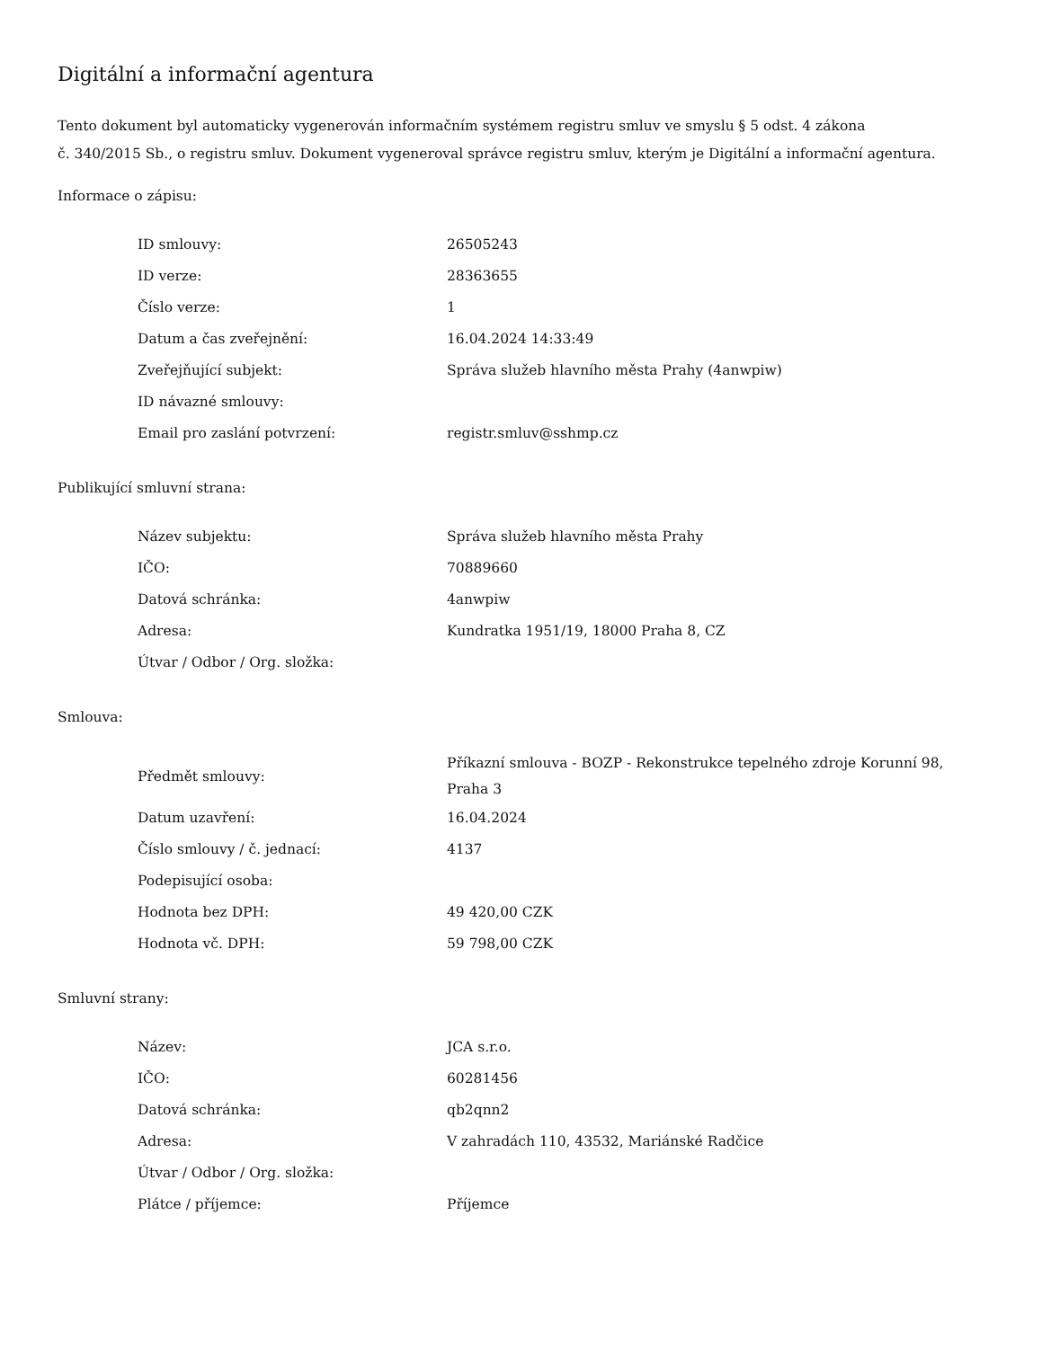Digitální a informační agentura
Tento dokument byl automaticky vygenerován informačním systémem registru smluv ve smyslu § 5 odst. 4 zákona
č. 340/2015 Sb., o registru smluv. Dokument vygeneroval správce registru smluv, kterým je Digitální a informační agentura.
Informace o zápisu:
| ID smlouvy: | 26505243 |
| ID verze: | 28363655 |
| Číslo verze: | 1 |
| Datum a čas zveřejnění: | 16.04.2024 14:33:49 |
| Zveřejňující subjekt: | Správa služeb hlavního města Prahy (4anwpiw) |
| ID návazné smlouvy: | |
| Email pro zaslání potvrzení: | registr.smluv@sshmp.cz |
Publikující smluvní strana:
| Název subjektu: | Správa služeb hlavního města Prahy |
| IČO: | 70889660 |
| Datová schránka: | 4anwpiw |
| Adresa: | Kundratka 1951/19, 18000 Praha 8, CZ |
| Útvar / Odbor / Org. složka: | |
Smlouva:
| Předmět smlouvy: | Příkazní smlouva - BOZP - Rekonstrukce tepelného zdroje Korunní 98, Praha 3 |
| Datum uzavření: | 16.04.2024 |
| Číslo smlouvy / č. jednací: | 4137 |
| Podepisující osoba: | |
| Hodnota bez DPH: | 49 420,00 CZK |
| Hodnota vč. DPH: | 59 798,00 CZK |
Smluvní strany:
| Název: | JCA s.r.o. |
| IČO: | 60281456 |
| Datová schránka: | qb2qnn2 |
| Adresa: | V zahradách 110, 43532, Mariánské Radčice |
| Útvar / Odbor / Org. složka: | |
| Plátce / příjemce: | Příjemce |